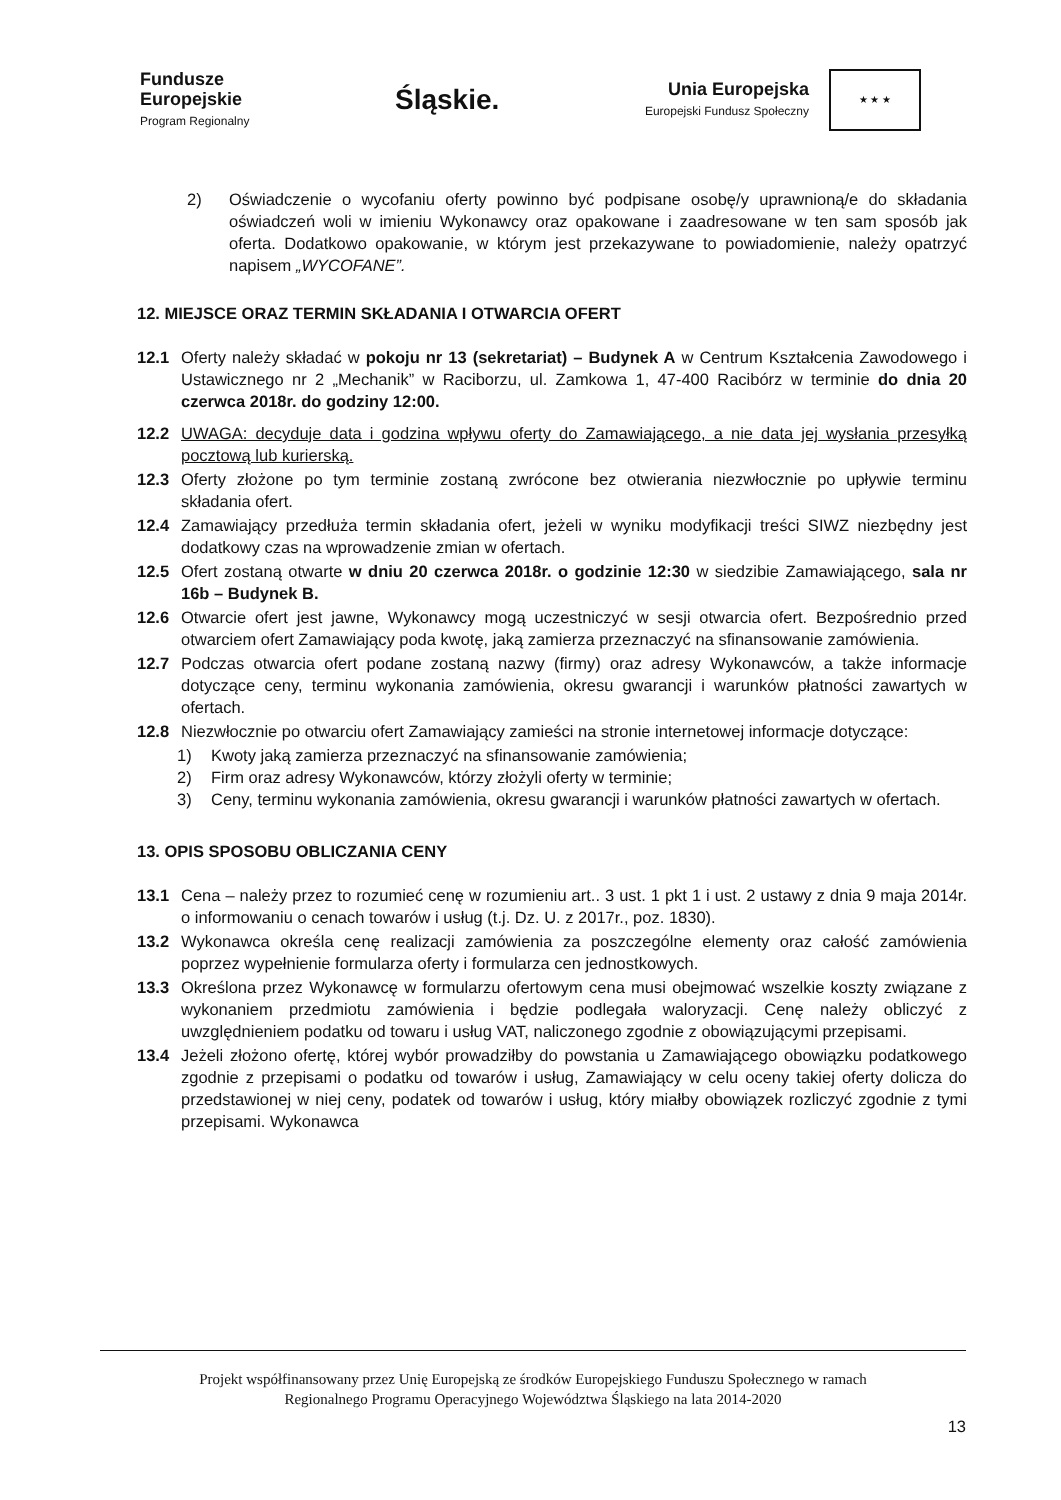Fundusze
Europejskie
Program Regionalny
Śląskie.
Unia Europejska
Europejski Fundusz Społeczny
★ ★ ★
2) Oświadczenie o wycofaniu oferty powinno być podpisane osobę/y uprawnioną/e do składania oświadczeń woli w imieniu Wykonawcy oraz opakowane i zaadresowane w ten sam sposób jak oferta. Dodatkowo opakowanie, w którym jest przekazywane to powiadomienie, należy opatrzyć napisem „WYCOFANE”.
12. MIEJSCE ORAZ TERMIN SKŁADANIA I OTWARCIA OFERT
12.1 Oferty należy składać w pokoju nr 13 (sekretariat) – Budynek A w Centrum Kształcenia Zawodowego i Ustawicznego nr 2 „Mechanik” w Raciborzu, ul. Zamkowa 1, 47-400 Racibórz w terminie do dnia 20 czerwca 2018r. do godziny 12:00.
12.2 UWAGA: decyduje data i godzina wpływu oferty do Zamawiającego, a nie data jej wysłania przesyłką pocztową lub kurierską.
12.3 Oferty złożone po tym terminie zostaną zwrócone bez otwierania niezwłocznie po upływie terminu składania ofert.
12.4 Zamawiający przedłuża termin składania ofert, jeżeli w wyniku modyfikacji treści SIWZ niezbędny jest dodatkowy czas na wprowadzenie zmian w ofertach.
12.5 Ofert zostaną otwarte w dniu 20 czerwca 2018r. o godzinie 12:30 w siedzibie Zamawiającego, sala nr 16b – Budynek B.
12.6 Otwarcie ofert jest jawne, Wykonawcy mogą uczestniczyć w sesji otwarcia ofert. Bezpośrednio przed otwarciem ofert Zamawiający poda kwotę, jaką zamierza przeznaczyć na sfinansowanie zamówienia.
12.7 Podczas otwarcia ofert podane zostaną nazwy (firmy) oraz adresy Wykonawców, a także informacje dotyczące ceny, terminu wykonania zamówienia, okresu gwarancji i warunków płatności zawartych w ofertach.
12.8 Niezwłocznie po otwarciu ofert Zamawiający zamieści na stronie internetowej informacje dotyczące:
1) Kwoty jaką zamierza przeznaczyć na sfinansowanie zamówienia;
2) Firm oraz adresy Wykonawców, którzy złożyli oferty w terminie;
3) Ceny, terminu wykonania zamówienia, okresu gwarancji i warunków płatności zawartych w ofertach.
13. OPIS SPOSOBU OBLICZANIA CENY
13.1 Cena – należy przez to rozumieć cenę w rozumieniu art.. 3 ust. 1 pkt 1 i ust. 2 ustawy z dnia 9 maja 2014r. o informowaniu o cenach towarów i usług (t.j. Dz. U. z 2017r., poz. 1830).
13.2 Wykonawca określa cenę realizacji zamówienia za poszczególne elementy oraz całość zamówienia poprzez wypełnienie formularza oferty i formularza cen jednostkowych.
13.3 Określona przez Wykonawcę w formularzu ofertowym cena musi obejmować wszelkie koszty związane z wykonaniem przedmiotu zamówienia i będzie podlegała waloryzacji. Cenę należy obliczyć z uwzględnieniem podatku od towaru i usług VAT, naliczonego zgodnie z obowiązującymi przepisami.
13.4 Jeżeli złożono ofertę, której wybór prowadziłby do powstania u Zamawiającego obowiązku podatkowego zgodnie z przepisami o podatku od towarów i usług, Zamawiający w celu oceny takiej oferty dolicza do przedstawionej w niej ceny, podatek od towarów i usług, który miałby obowiązek rozliczyć zgodnie z tymi przepisami. Wykonawca
Projekt współfinansowany przez Unię Europejską ze środków Europejskiego Funduszu Społecznego w ramach
Regionalnego Programu Operacyjnego Województwa Śląskiego na lata 2014-2020
13